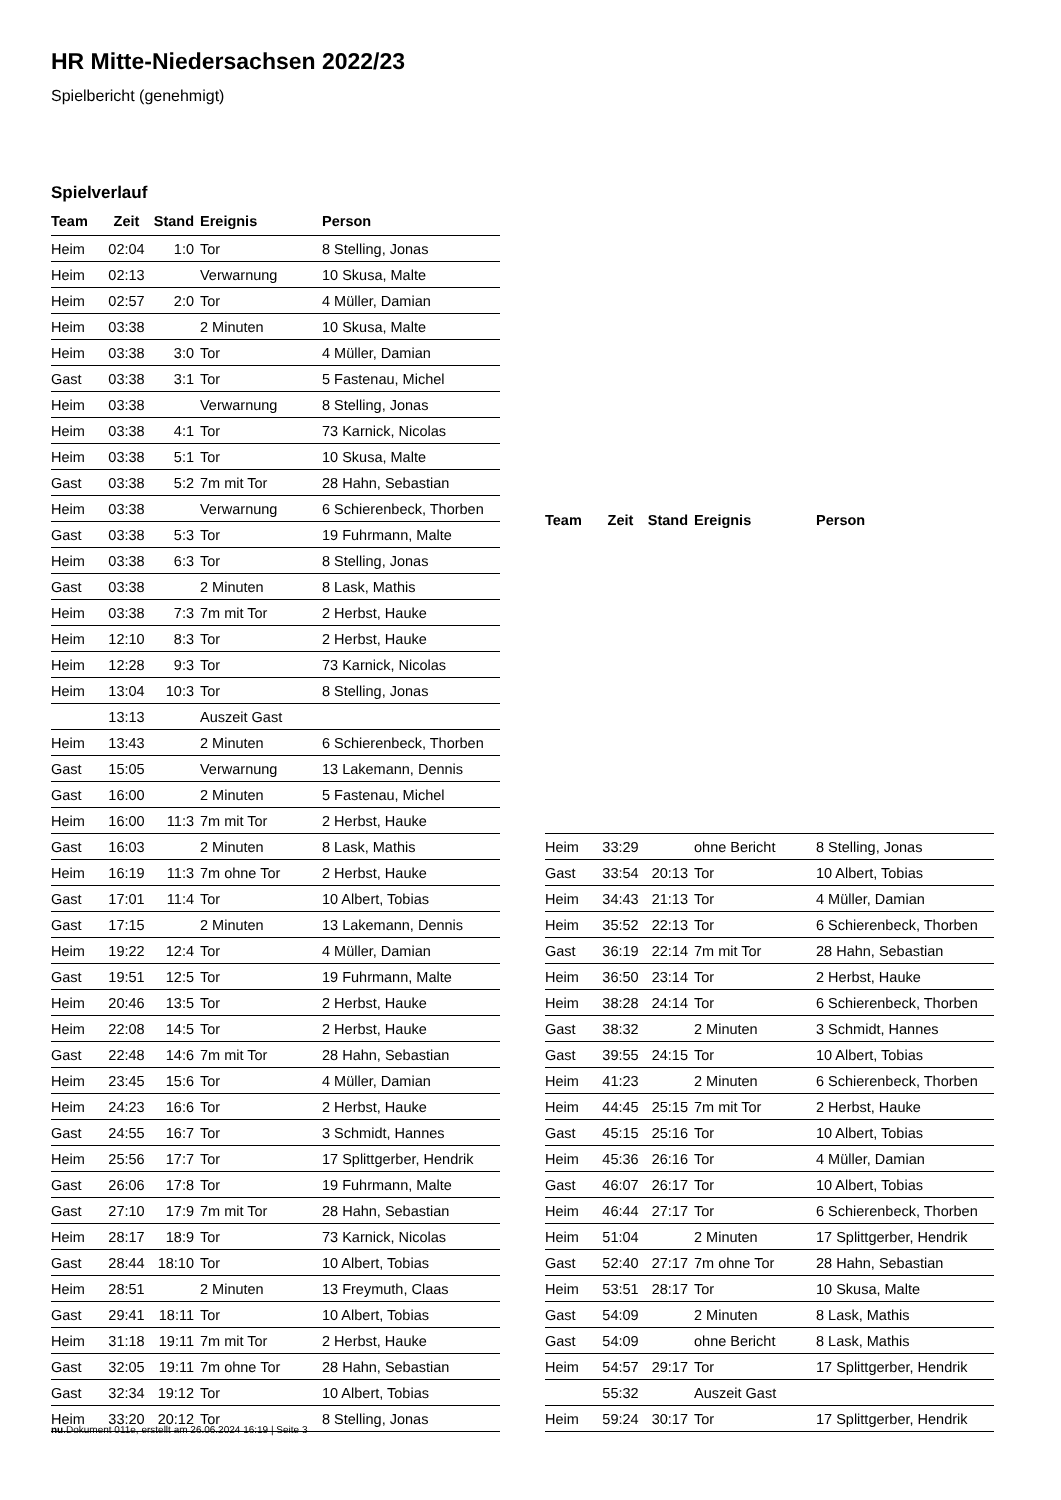HR Mitte-Niedersachsen 2022/23
Spielbericht (genehmigt)
Spielverlauf
| Team | Zeit | Stand | Ereignis | Person |
| --- | --- | --- | --- | --- |
| Heim | 02:04 | 1:0 | Tor | 8 Stelling, Jonas |
| Heim | 02:13 | | Verwarnung | 10 Skusa, Malte |
| Heim | 02:57 | 2:0 | Tor | 4 Müller, Damian |
| Heim | 03:38 | | 2 Minuten | 10 Skusa, Malte |
| Heim | 03:38 | 3:0 | Tor | 4 Müller, Damian |
| Gast | 03:38 | 3:1 | Tor | 5 Fastenau, Michel |
| Heim | 03:38 | | Verwarnung | 8 Stelling, Jonas |
| Heim | 03:38 | 4:1 | Tor | 73 Karnick, Nicolas |
| Heim | 03:38 | 5:1 | Tor | 10 Skusa, Malte |
| Gast | 03:38 | 5:2 | 7m mit Tor | 28 Hahn, Sebastian |
| Heim | 03:38 | | Verwarnung | 6 Schierenbeck, Thorben |
| Gast | 03:38 | 5:3 | Tor | 19 Fuhrmann, Malte |
| Heim | 03:38 | 6:3 | Tor | 8 Stelling, Jonas |
| Gast | 03:38 | | 2 Minuten | 8 Lask, Mathis |
| Heim | 03:38 | 7:3 | 7m mit Tor | 2 Herbst, Hauke |
| Heim | 12:10 | 8:3 | Tor | 2 Herbst, Hauke |
| Heim | 12:28 | 9:3 | Tor | 73 Karnick, Nicolas |
| Heim | 13:04 | 10:3 | Tor | 8 Stelling, Jonas |
| | 13:13 | | Auszeit Gast | |
| Heim | 13:43 | | 2 Minuten | 6 Schierenbeck, Thorben |
| Gast | 15:05 | | Verwarnung | 13 Lakemann, Dennis |
| Gast | 16:00 | | 2 Minuten | 5 Fastenau, Michel |
| Heim | 16:00 | 11:3 | 7m mit Tor | 2 Herbst, Hauke |
| Gast | 16:03 | | 2 Minuten | 8 Lask, Mathis |
| Heim | 16:19 | 11:3 | 7m ohne Tor | 2 Herbst, Hauke |
| Gast | 17:01 | 11:4 | Tor | 10 Albert, Tobias |
| Gast | 17:15 | | 2 Minuten | 13 Lakemann, Dennis |
| Heim | 19:22 | 12:4 | Tor | 4 Müller, Damian |
| Gast | 19:51 | 12:5 | Tor | 19 Fuhrmann, Malte |
| Heim | 20:46 | 13:5 | Tor | 2 Herbst, Hauke |
| Heim | 22:08 | 14:5 | Tor | 2 Herbst, Hauke |
| Gast | 22:48 | 14:6 | 7m mit Tor | 28 Hahn, Sebastian |
| Heim | 23:45 | 15:6 | Tor | 4 Müller, Damian |
| Heim | 24:23 | 16:6 | Tor | 2 Herbst, Hauke |
| Gast | 24:55 | 16:7 | Tor | 3 Schmidt, Hannes |
| Heim | 25:56 | 17:7 | Tor | 17 Splittgerber, Hendrik |
| Gast | 26:06 | 17:8 | Tor | 19 Fuhrmann, Malte |
| Gast | 27:10 | 17:9 | 7m mit Tor | 28 Hahn, Sebastian |
| Heim | 28:17 | 18:9 | Tor | 73 Karnick, Nicolas |
| Gast | 28:44 | 18:10 | Tor | 10 Albert, Tobias |
| Heim | 28:51 | | 2 Minuten | 13 Freymuth, Claas |
| Gast | 29:41 | 18:11 | Tor | 10 Albert, Tobias |
| Heim | 31:18 | 19:11 | 7m mit Tor | 2 Herbst, Hauke |
| Gast | 32:05 | 19:11 | 7m ohne Tor | 28 Hahn, Sebastian |
| Gast | 32:34 | 19:12 | Tor | 10 Albert, Tobias |
| Heim | 33:20 | 20:12 | Tor | 8 Stelling, Jonas |
| Team | Zeit | Stand | Ereignis | Person |
| --- | --- | --- | --- | --- |
| Heim | 33:29 | | ohne Bericht | 8 Stelling, Jonas |
| Gast | 33:54 | 20:13 | Tor | 10 Albert, Tobias |
| Heim | 34:43 | 21:13 | Tor | 4 Müller, Damian |
| Heim | 35:52 | 22:13 | Tor | 6 Schierenbeck, Thorben |
| Gast | 36:19 | 22:14 | 7m mit Tor | 28 Hahn, Sebastian |
| Heim | 36:50 | 23:14 | Tor | 2 Herbst, Hauke |
| Heim | 38:28 | 24:14 | Tor | 6 Schierenbeck, Thorben |
| Gast | 38:32 | | 2 Minuten | 3 Schmidt, Hannes |
| Gast | 39:55 | 24:15 | Tor | 10 Albert, Tobias |
| Heim | 41:23 | | 2 Minuten | 6 Schierenbeck, Thorben |
| Heim | 44:45 | 25:15 | 7m mit Tor | 2 Herbst, Hauke |
| Gast | 45:15 | 25:16 | Tor | 10 Albert, Tobias |
| Heim | 45:36 | 26:16 | Tor | 4 Müller, Damian |
| Gast | 46:07 | 26:17 | Tor | 10 Albert, Tobias |
| Heim | 46:44 | 27:17 | Tor | 6 Schierenbeck, Thorben |
| Heim | 51:04 | | 2 Minuten | 17 Splittgerber, Hendrik |
| Gast | 52:40 | 27:17 | 7m ohne Tor | 28 Hahn, Sebastian |
| Heim | 53:51 | 28:17 | Tor | 10 Skusa, Malte |
| Gast | 54:09 | | 2 Minuten | 8 Lask, Mathis |
| Gast | 54:09 | | ohne Bericht | 8 Lask, Mathis |
| Heim | 54:57 | 29:17 | Tor | 17 Splittgerber, Hendrik |
| | 55:32 | | Auszeit Gast | |
| Heim | 59:24 | 30:17 | Tor | 17 Splittgerber, Hendrik |
nu.Dokument 011e, erstellt am 26.06.2024 16:19 | Seite 3